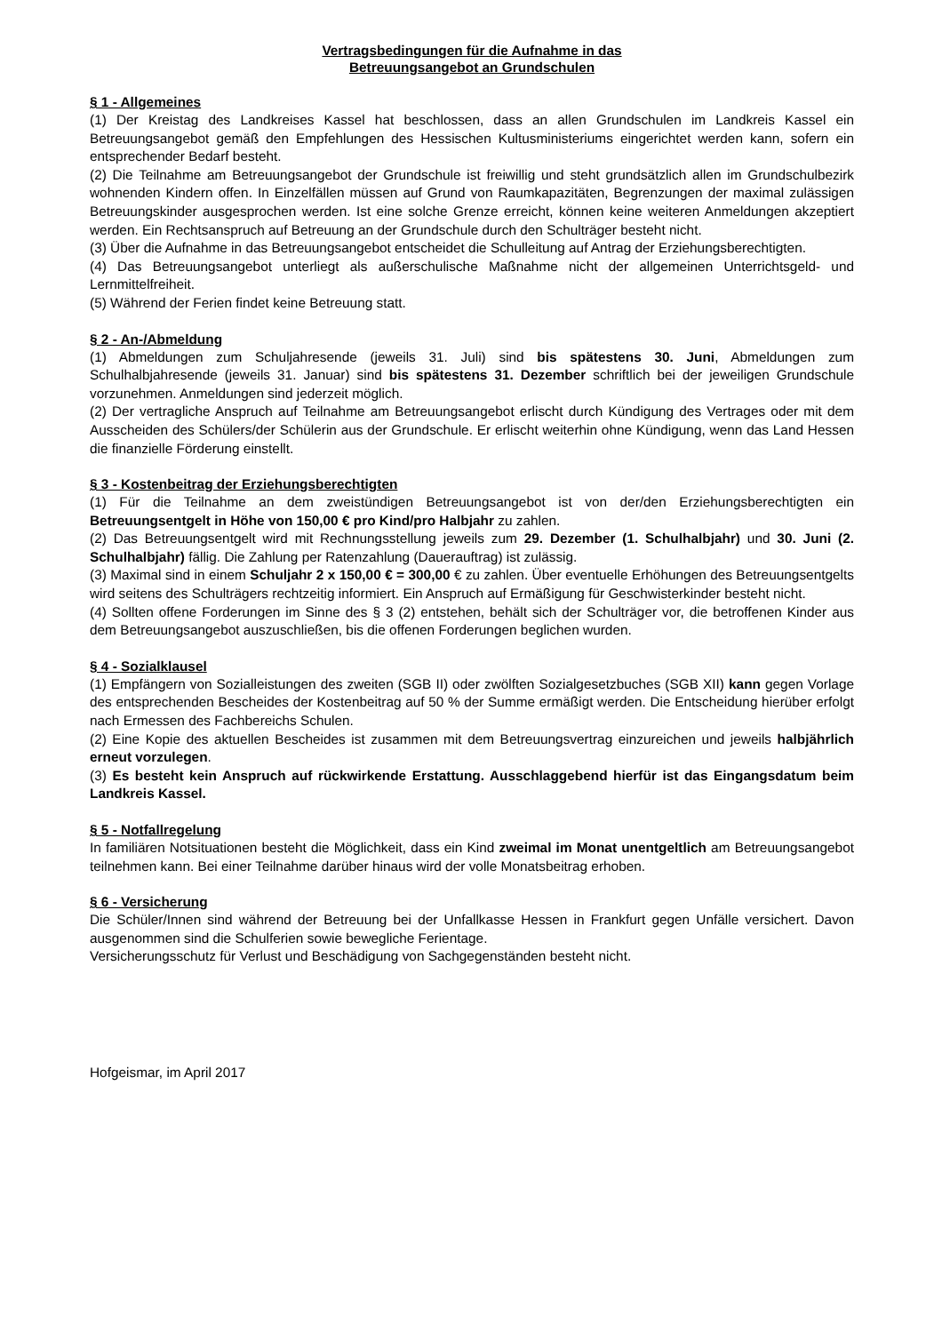Vertragsbedingungen für die Aufnahme in das
Betreuungsangebot an Grundschulen
§ 1 - Allgemeines
(1) Der Kreistag des Landkreises Kassel hat beschlossen, dass an allen Grundschulen im Landkreis Kassel ein Betreuungsangebot gemäß den Empfehlungen des Hessischen Kultusministeriums eingerichtet werden kann, sofern ein entsprechender Bedarf besteht.
(2) Die Teilnahme am Betreuungsangebot der Grundschule ist freiwillig und steht grundsätzlich allen im Grundschulbezirk wohnenden Kindern offen. In Einzelfällen müssen auf Grund von Raumkapazitäten, Begrenzungen der maximal zulässigen Betreuungskinder ausgesprochen werden. Ist eine solche Grenze erreicht, können keine weiteren Anmeldungen akzeptiert werden. Ein Rechtsanspruch auf Betreuung an der Grundschule durch den Schulträger besteht nicht.
(3) Über die Aufnahme in das Betreuungsangebot entscheidet die Schulleitung auf Antrag der Erziehungsberechtigten.
(4) Das Betreuungsangebot unterliegt als außerschulische Maßnahme nicht der allgemeinen Unterrichtsgeld- und Lernmittelfreiheit.
(5) Während der Ferien findet keine Betreuung statt.
§ 2 - An-/Abmeldung
(1) Abmeldungen zum Schuljahresende (jeweils 31. Juli) sind bis spätestens 30. Juni, Abmeldungen zum Schulhalbjahresende (jeweils 31. Januar) sind bis spätestens 31. Dezember schriftlich bei der jeweiligen Grundschule vorzunehmen. Anmeldungen sind jederzeit möglich.
(2) Der vertragliche Anspruch auf Teilnahme am Betreuungsangebot erlischt durch Kündigung des Vertrages oder mit dem Ausscheiden des Schülers/der Schülerin aus der Grundschule. Er erlischt weiterhin ohne Kündigung, wenn das Land Hessen die finanzielle Förderung einstellt.
§ 3 - Kostenbeitrag der Erziehungsberechtigten
(1) Für die Teilnahme an dem zweistündigen Betreuungsangebot ist von der/den Erziehungsberechtigten ein Betreuungsentgelt in Höhe von 150,00 € pro Kind/pro Halbjahr zu zahlen.
(2) Das Betreuungsentgelt wird mit Rechnungsstellung jeweils zum 29. Dezember (1. Schulhalbjahr) und 30. Juni (2. Schulhalbjahr) fällig. Die Zahlung per Ratenzahlung (Dauerauftrag) ist zulässig.
(3) Maximal sind in einem Schuljahr 2 x 150,00 € = 300,00 € zu zahlen. Über eventuelle Erhöhungen des Betreuungsentgelts wird seitens des Schulträgers rechtzeitig informiert. Ein Anspruch auf Ermäßigung für Geschwisterkinder besteht nicht.
(4) Sollten offene Forderungen im Sinne des § 3 (2) entstehen, behält sich der Schulträger vor, die betroffenen Kinder aus dem Betreuungsangebot auszuschließen, bis die offenen Forderungen beglichen wurden.
§ 4 - Sozialklausel
(1) Empfängern von Sozialleistungen des zweiten (SGB II) oder zwölften Sozialgesetzbuches (SGB XII) kann gegen Vorlage des entsprechenden Bescheides der Kostenbeitrag auf 50 % der Summe ermäßigt werden. Die Entscheidung hierüber erfolgt nach Ermessen des Fachbereichs Schulen.
(2) Eine Kopie des aktuellen Bescheides ist zusammen mit dem Betreuungsvertrag einzureichen und jeweils halbjährlich erneut vorzulegen.
(3) Es besteht kein Anspruch auf rückwirkende Erstattung. Ausschlaggebend hierfür ist das Eingangsdatum beim Landkreis Kassel.
§ 5 - Notfallregelung
In familiären Notsituationen besteht die Möglichkeit, dass ein Kind zweimal im Monat unentgeltlich am Betreuungsangebot teilnehmen kann. Bei einer Teilnahme darüber hinaus wird der volle Monatsbeitrag erhoben.
§ 6 - Versicherung
Die Schüler/Innen sind während der Betreuung bei der Unfallkasse Hessen in Frankfurt gegen Unfälle versichert. Davon ausgenommen sind die Schulferien sowie bewegliche Ferientage.
Versicherungsschutz für Verlust und Beschädigung von Sachgegenständen besteht nicht.
Hofgeismar, im April 2017